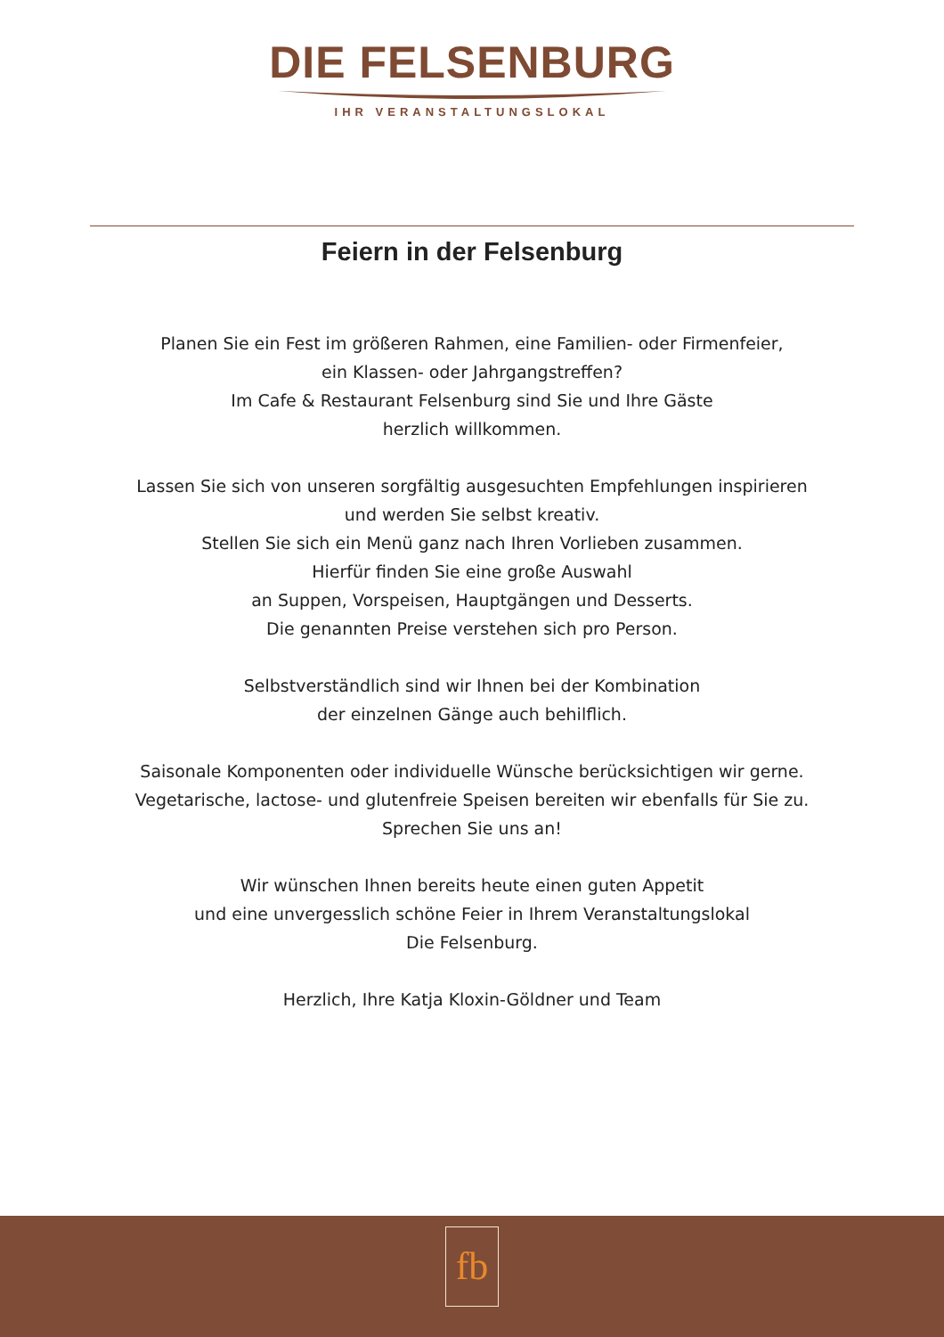DIE FELSENBURG
IHR VERANSTALTUNGSLOKAL
Feiern in der Felsenburg
Planen Sie ein Fest im größeren Rahmen, eine Familien- oder Firmenfeier,
ein Klassen- oder Jahrgangstreffen?
Im Cafe & Restaurant Felsenburg sind Sie und Ihre Gäste
herzlich willkommen.
Lassen Sie sich von unseren sorgfältig ausgesuchten Empfehlungen inspirieren
und werden Sie selbst kreativ.
Stellen Sie sich ein Menü ganz nach Ihren Vorlieben zusammen.
Hierfür finden Sie eine große Auswahl
an Suppen, Vorspeisen, Hauptgängen und Desserts.
Die genannten Preise verstehen sich pro Person.
Selbstverständlich sind wir Ihnen bei der Kombination
der einzelnen Gänge auch behilflich.
Saisonale Komponenten oder individuelle Wünsche berücksichtigen wir gerne.
Vegetarische, lactose- und glutenfreie Speisen bereiten wir ebenfalls für Sie zu.
Sprechen Sie uns an!
Wir wünschen Ihnen bereits heute einen guten Appetit
und eine unvergesslich schöne Feier in Ihrem Veranstaltungslokal
Die Felsenburg.
Herzlich, Ihre Katja Kloxin-Göldner und Team
fb